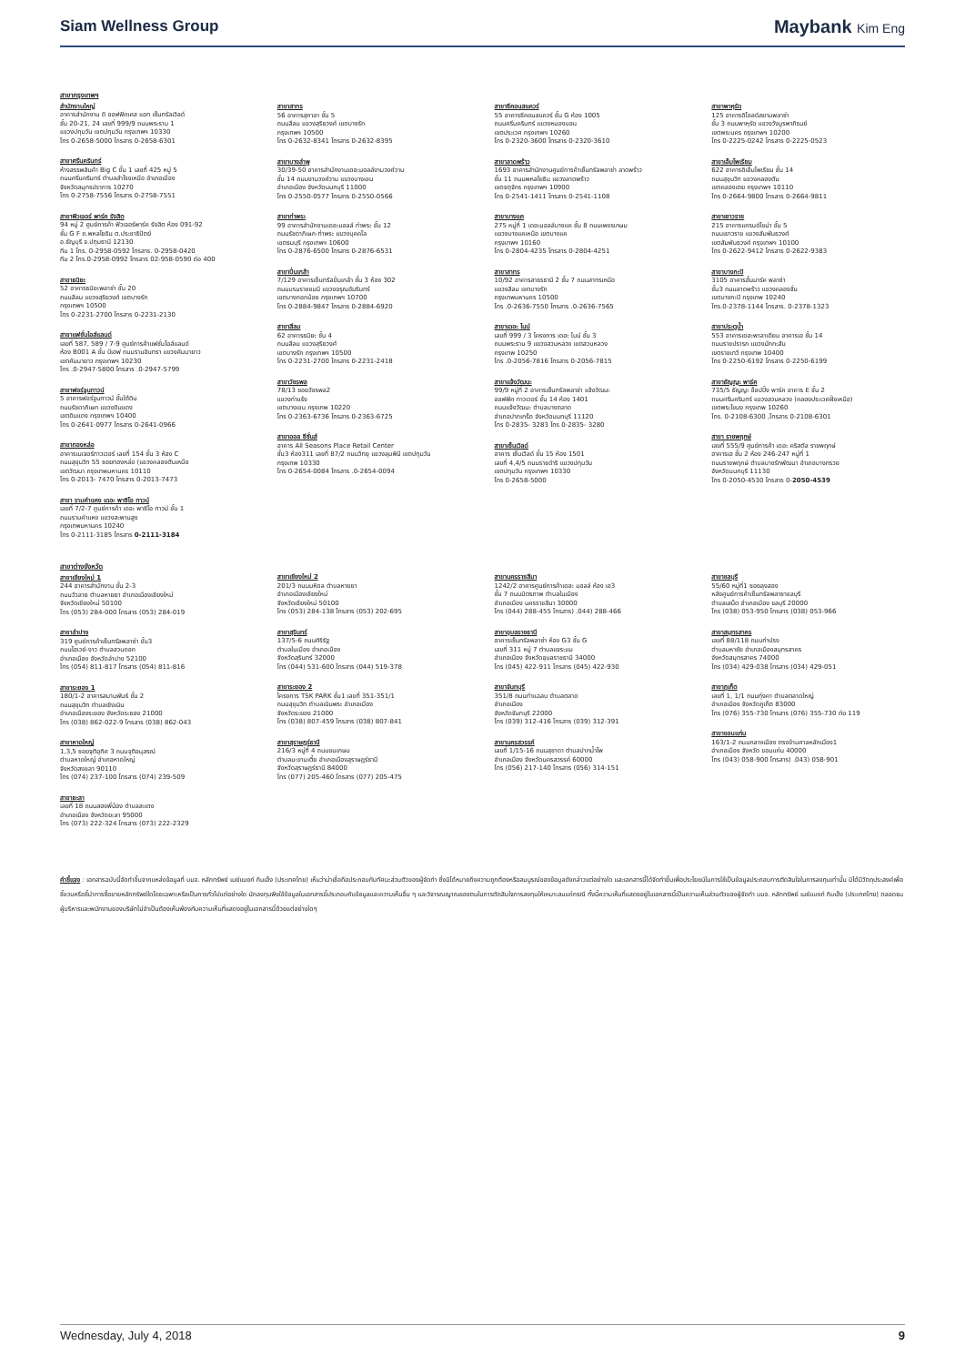Siam Wellness Group
Maybank Kim Eng
สาขากรุงเทพฯ
สำนักงานใหญ่
อาคารสำนักงาน ดิ ออฟฟิศเศส แอท เซ็นทรัลเวิลด์
ชั้น 20-21, 24 เลขที่ 999/9 ถนนพระราม 1
แขวงปทุมวัน เขตปทุมวัน กรุงเทพฯ 10330
โทร 0-2658-5000 โทรสาร 0-2658-6301
สาขาศรีนครินทร์
ห้างสรรพสินค้า Big C ชั้น 1 เลขที่ 425 หมู่ 5
ถนนศรีนครินทร์ ตำบลสำโรงเหนือ อำเภอเมือง
จังหวัดสมุทรปราการ 10270
โทร 0-2758-7556 โทรสาร 0-2758-7551
สาขาฟิวเจอร์ พาร์ค รังสิต
94 หมู่ 2 ศูนย์การค้า ฟิวเจอร์พาร์ค รังสิต ห้อง 091-92
ชั้น G F ถ.พหลโยธิน ต.ประชาธิปัตย์
อ.ธัญบุรี จ.ปทุมธานี 12130
ทีม 1 โทร. 0-2958-0592 โทรสาร. 0-2958-0420
ทีม 2 โทร.0-2958-0992 โทรสาร 02-958-0590 ต่อ 400
สาขาธนิยะ
52 อาคารธนิยะพลาซ่า ชั้น 20
ถนนสีลม แขวงสุริยวงศ์ เขตบางรัก
กรุงเทพฯ 10500
โทร 0-2231-2700 โทรสาร 0-2231-2130
สาขาแฟชั่นไอส์แลนด์
เลขที่ 587, 589 / 7-9 ศูนย์การค้าแฟชั่นไอส์แลนด์
ห้อง B001 A ชั้น บีเอฟ ถนนรามอินทรา แขวงคันนายาว
เขตคันนายาว กรุงเทพฯ 10230
โทร .0-2947-5800 โทรสาร .0-2947-5799
สาขาฟอร์จูนทาวน์
5 อาคารฟอร์จูนทาวน์ ชั้นใต้ดิน
ถนนรัชดาภิเษก แขวงดินแดง
เขตดินแดง กรุงเทพฯ 10400
โทร 0-2641-0977 โทรสาร 0-2641-0966
สาขาทองหล่อ
อาคารเมเจอร์ทาวเวอร์ เลขที่ 154 ชั้น 3 ห้อง C
ถนนสุขุมวิท 55 ซอยทองหล่อ (แขวงคลองตันเหนือ
เขตวัฒนา กรุงเทพมหานคร 10110
โทร 0-2013- 7470 โทรสาร 0-2013-7473
สาขา รามคำแหง เดอะ พาซิโอ ทาวน์
เลขที่ 7/2-7 ศูนย์การค้า เดอะ พาซิโอ ทาวน์ ชั้น 1
ถนนรามคำแหง แขวงสะพานสูง
กรุงเทพมหานคร 10240
โทร 0-2111-3185 โทรสาร 0-2111-3184
สาขาสาทร
56 อาคารสุภาลา ชั้น 5
ถนนสีลม แขวงสุริยวงศ์ เขตบางรัก
กรุงเทพฯ 10500
โทร 0-2632-8341 โทรสาร 0-2632-8395
สาขาบางลำพู
30/39-50 อาคารสำนักงานเดอะมอลล์งามวงศ์วาน
ชั้น 14 ถนนงามวงศ์วาน แขวงบางเขน
อำเภอเมือง จังหวัดนนทบุรี 11000
โทร 0-2550-0577 โทรสาร 0-2550-0566
สาขาท่าพระ
99 อาคารสำนักงานเดอะมอลล์ ท่าพระ ชั้น 12
ถนนรัชดาภิเษก-ท่าพระ แขวงบุคคโล
เขตธนบุรี กรุงเทพฯ 10600
โทร 0-2876-6500 โทรสาร 0-2876-6531
สาขาปิ่นเกล้า
7/129 อาคารเซ็นทรัลปิ่นเกล้า ชั้น 3 ห้อง 302
ถนนบรมราชชนนี แขวงอรุณอัมรินทร์
เขตบางกอกน้อย กรุงเทพฯ 10700
โทร 0-2884-9847 โทรสาร 0-2884-6920
สาขาสีลม
62 อาคารธนิยะ ชั้น 4
ถนนสีลม แขวงสุริยวงศ์
เขตบางรัก กรุงเทพฯ 10500
โทร 0-2231-2700 โทรสาร 0-2231-2418
สาขาวัชรพล
78/13 ซอยวัชรพล2
แขวงท่าแร้ง
เขตบางเขน กรุงเทพ 10220
โทร 0-2363-6736 โทรสาร 0-2363-6725
สาขาออล ซีซั่นส์
อาคาร All Seasons Place Retail Center
ชั้น3 ห้อง311 เลขที่ 87/2 ถนนวิทยุ แขวงลุมพินี เขตปทุมวัน
กรุงเทพ 10330
โทร 0-2654-0084 โทรสาร .0-2654-0094
สาขาซีคอนสแควร์
55 อาคารซีคอนสแควร์ ชั้น G ห้อง 1005
ถนนศรีนครินทร์ แขวงหนองบอน
เขตประเวศ กรุงเทพฯ 10260
โทร 0-2320-3600 โทรสาร 0-2320-3610
สาขาลาดพร้าว
1693 อาคารสำนักงานศูนย์การค้าเซ็นทรัลพลาซ่า ลาดพร้าว
ชั้น 11 ถนนพหลโยธิน แขวงลาดพร้าว
เขตจตุจักร กรุงเทพฯ 10900
โทร 0-2541-1411 โทรสาร 0-2541-1108
สาขาบางแค
275 หมู่ที่ 1 เดอะมอลล์บางแค ชั้น 8 ถนนเพชรเกษม
แขวงบางแคเหนือ เขตบางแค
กรุงเทพฯ 10160
โทร 0-2804-4235 โทรสาร 0-2804-4251
สาขาสาทร
10/92 อาคารสาธรธานี 2 ชั้น 7 ถนนสาทรเหนือ
แขวงสีลม เขตบางรัก
กรุงเทพมหานคร 10500
โทร .0-2636-7550 โทรสาร .0-2636-7565
สาขาเดอะ ไนน์
เลขที่ 999 / 3 โครงการ เดอะ ไนน์ ชั้น 3
ถนนพระราม 9 แขวงสวนหลวง เขตสวนหลวง
กรุงเทพ 10250
โทร .0-2056-7816 โทรสาร 0-2056-7815
สาขาแจ้งวัฒนะ
99/9 หมู่ที่ 2 อาคารเซ็นทรัลพลาซ่า แจ้งวัฒนะ
ออฟฟิศ ทาวเวอร์ ชั้น 14 ห้อง 1401
ถนนแจ้งวัฒนะ ตำบลบางตลาด
อำเภอปากเกร็ด จังหวัดนนทบุรี 11120
โทร 0-2835- 3283 โทร 0-2835- 3280
สาขาเซ็นเวิลด์
อาคาร เซ็นเวิลด์ ชั้น 15 ห้อง 1501
เลขที่ 4,4/5 ถนนราชดำริ แขวงปทุมวัน
เขตปทุมวัน กรุงเทพฯ 10330
โทร 0-2658-5000
สาขาพาหุรัด
125 อาคารดิโอลด์สยามพลาซ่า
ชั้น 3 ถนนพาหุรัด แขวงวังบูรพาภิรมย์
เขตพระนคร กรุงเทพฯ 10200
โทร 0-2225-0242 โทรสาร 0-2225-0523
สาขาเอ็มโพเรียม
622 อาคารดิเอ็มโพเรียม ชั้น 14
ถนนสุขุมวิท แขวงคลองตัน
เขตคลองเตย กรุงเทพฯ 10110
โทร 0-2664-9800 โทรสาร 0-2664-9811
สาขาเยาวราช
215 อาคารแกรนด์ไชน่า ชั้น 5
ถนนเยาวราช แขวงสัมพันธวงศ์
เขตสัมพันธวงศ์ กรุงเทพฯ 10100
โทร 0-2622-9412 โทรสาร 0-2622-9383
สาขาบางกะปิ
3105 อาคารอั้นมาร์ค พลาซ่า
ชั้น3 ถนนลาดพร้าว แขวงคลองจั่น
เขตบางกะปิ กรุงเทพ 10240
โทร.0-2378-1144 โทรสาร. 0-2378-1323
สาขาประตูน้ำ
553 อาคารเดอะพาลาเดียม อาคารเอ ชั้น 14
ถนนราชปรารภ แขวงมักกะสัน
เขตราชเทวี กรุงเทพ 10400
โทร 0-2250-6192 โทรสาร 0-2250-6199
สาขาธัญญะ พาร์ค
735/5 ธัญญะ ช็อปปิ้ง พาร์ค อาคาร E ชั้น 2
ถนนศรีนครินทร์ แขวงสวนหลวง (คลองประเวศฝั่งเหนือ)
เขตพระโขนง กรุงเทพ 10260
โทร. 0-2108-6300 ,โทรสาร 0-2108-6301
สาขา ราชพฤกษ์
เลขที่ 555/9 ศูนย์การค้า เดอะ คริสตัล ราชพฤกษ์
อาคารเอ ชั้น 2 ห้อง 246-247 หมู่ที่ 1
ถนนราชพฤกษ์ ตำบลบางรักพัฒนา อำเภอบางกรวย
จังหวัดนนทบุรี 11130
โทร 0-2050-4530 โทรสาร 0-2050-4539
สาขาต่างจังหวัด
สาขาเชียงใหม่ 1
244 อาคารสำนักงาน ชั้น 2-3
ถนนวัวลาย ตำบลหายยา อำเภอเมืองเชียงใหม่
จังหวัดเชียงใหม่ 50100
โทร (053) 284-000 โทรสาร (053) 284-019
สาขาลำปาง
319 ศูนย์การค้าเซ็นทรัลพลาซ่า ชั้น3
ถนนไฮเวย์-งาว ตำบลสวนดอก
อำเภอเมือง จังหวัดลำปาง 52100
โทร (054) 811-817 โทรสาร (054) 811-816
สาขาระยอง 1
180/1-2 อาคารสมานพันธ์ ชั้น 2
ถนนสุขุมวิท ตำบลเชิงเนิน
อำเภอเมืองระยอง จังหวัดระยอง 21000
โทร (038) 862-022-9 โทรสาร (038) 862-043
สาขาหาดใหญ่
1,3,5 ซอยจุติอุทิศ 3 ถนนจุติอนุสรณ์
ตำบลหาดใหญ่ อำเภอหาดใหญ่
จังหวัดสงขลา 90110
โทร (074) 237-100 โทรสาร (074) 239-509
สาขายะลา
เลขที่ 18 ถนนสองพี่น้อง ตำบลสะเตง
อำเภอเมือง จังหวัดยะลา 95000
โทร (073) 222-324 โทรสาร (073) 222-2329
สาขาเชียงใหม่ 2
201/3 ถนนมหิดล ตำบลหายยา
อำเภอเมืองเชียงใหม่
จังหวัดเชียงใหม่ 50100
โทร (053) 284-138 โทรสาร (053) 202-695
สาขาสุรินทร์
137/5-6 ถนนศิริรัฐ
ตำบลในเมือง อำเภอเมือง
จังหวัดสุรินทร์ 32000
โทร (044) 531-600 โทรสาร (044) 519-378
สาขาระยอง 2
โครงการ TSK PARK ชั้น1 เลขที่ 351-351/1
ถนนสุขุมวิท ตำบลเนินพระ อำเภอเมือง
จังหวัดระยอง 21000
โทร (038) 807-459 โทรสาร (038) 807-841
สาขาสุราษฎร์ธานี
216/3 หมู่ที่ 4 ถนนชนเกษม
ตำบลมะขามเตี้ย อำเภอเมืองสุราษฎร์ธานี
จังหวัดสุราษฎร์ธานี 84000
โทร (077) 205-460 โทรสาร (077) 205-475
สาขานครราชสีมา
1242/2 อาคารศูนย์การค้าเดอะ มอลล์ ห้อง เอ3
ชั้น 7 ถนนมิตรภาพ ตำบลในเมือง
อำเภอเมือง นครราชสีมา 30000
โทร (044) 288-455 โทรสาร) .044) 288-466
สาขาอุบลราชธานี
อาคารเซ็นทรัลพลาซ่า ห้อง G3 ชั้น G
เลขที่ 311 หมู่ 7 ตำบลแจระแม
อำเภอเมือง จังหวัดอุบลราชธานี 34000
โทร (045) 422-911 โทรสาร (045) 422-930
สาขาจันทบุรี
351/8 ถนนท่าแฉลบ ตำบลตลาด
อำเภอเมือง
จังหวัดจันทบุรี 22000
โทร (039) 312-416 โทรสาร (039) 312-391
สาขานครสวรรค์
เลขที่ 1/15-16 ถนนสุชาดา ตำบลปากน้ำโพ
อำเภอเมือง จังหวัดนครสวรรค์ 60000
โทร (056) 217-140 โทรสาร (056) 314-151
สาขาชลบุรี
55/60 หมู่ที่1 ซอยลุงสอง
หลังศูนย์การค้าเซ็นทรัลพลาซาชลบุรี
ตำบลเสม็ด อำเภอเมือง ชลบุรี 20000
โทร (038) 053-950 โทรสาร (038) 053-966
สาขาสมุทรสาคร
เลขที่ 88/118 ถนนท่าปรง
ตำบลมหาชัย อำเภอเมืองสมุทรสาคร
จังหวัดสมุทรสาคร 74000
โทร (034) 429-038 โทรสาร (034) 429-051
สาขาภูเก็ต
เลขที่ 1, 1/1 ถนนทุ่งคา ตำบลตลาดใหญ่
อำเภอเมือง จังหวัดภูเก็ต 83000
โทร (076) 355-730 โทรสาร (076) 355-730 ต่อ 119
สาขาขอนแก่น
163/1-2 ถนนกลางเมือง ตรงข้ามศาลหลักเมือง1
อำเภอเมือง จังหวัด ขอนแก่น 40000
โทร (043) 058-900 โทรสาร) .043) 058-901
คำชี้แจง : เอกสารฉบับนี้จัดทำขึ้นจากแหล่งข้อมูลที่ บมจ. หลักทรัพย์ เมย์แบงก์ กิมเอ็ง (ประเทศไทย) เห็นว่าน่าเชื่อถือประกอบกับทัศนะส่วนตัวของผู้จัดทำ ซึ่งมิได้หมายถึงความถูกต้องหรือสมบูรณ์ของข้อมูลดังกล่าวแต่อย่างใด และเอกสารนี้ได้จัดทำขึ้นเพื่อประโยชน์ในการใช้เป็นข้อมูลประกอบการตัดสินใจในการลงทุนเท่านั้น มิได้มีวัตถุประสงค์เพื่อชี้ชวนหรือชี้นำการซื้อขายหลักทรัพย์ใดโดยเฉพาะหรือเป็นการทั่วไปแต่อย่างใด นักลงทุนพึงใช้ข้อมูลในเอกสารนี้ประกอบกับข้อมูลและความเห็นอื่น ๆ และวิจารณญาณของตนในการตัดสินใจการลงทุนให้เหมาะสมแก่กรณี ทั้งนี้ความเห็นที่แสดงอยู่ในเอกสารนี้เป็นความเห็นส่วนตัวของผู้จัดทำ บมจ. หลักทรัพย์ เมย์แบงก์ กิมเอ็ง (ประเทศไทย) ตลอดจนผู้บริหารและพนักงานของบริษัทไม่จำเป็นต้องเห็นพ้องกับความเห็นที่แสดงอยู่ในเอกสารนี้ด้วยแต่อย่างใดๆ
Wednesday, July 4, 2018 9